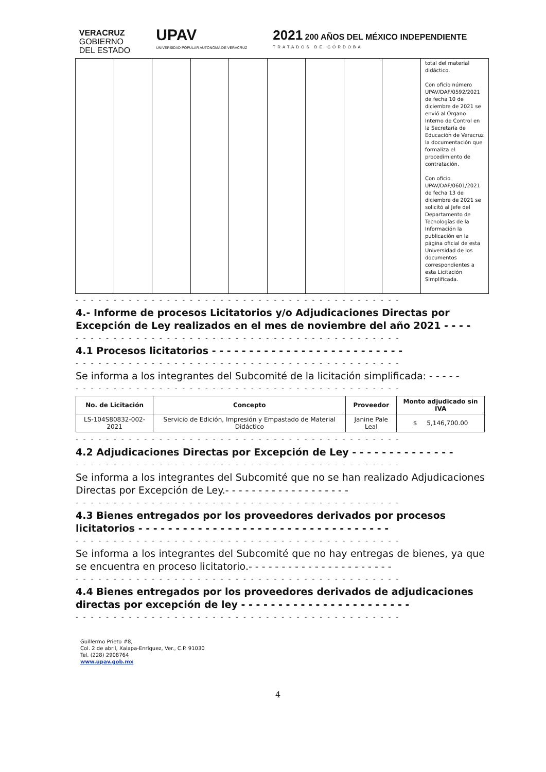VERACRUZ
GOBIERNO
DEL ESTADO
UPAV
UNIVERSIDAD POPULAR AUTÓNOMA DE VERACRUZ
2021 200 AÑOS DEL MÉXICO INDEPENDIENTE
TRATADOS DE CÓRDOBA
| | | | | | | | | | total del material didáctico. Con oficio número UPAV/DAF/0592/2021 de fecha 10 de diciembre de 2021 se envió al Órgano Interno de Control en la Secretaría de Educación de Veracruz la documentación que formaliza el procedimiento de contratación. Con oficio UPAV/DAF/0601/2021 de fecha 13 de diciembre de 2021 se solicitó al Jefe del Departamento de Tecnologías de la Información la publicación en la página oficial de esta Universidad de los documentos correspondientes a esta Licitación Simplificada. |
- - - - - - - - - - - - - - - - - - - - - - - - - - - - - - - - - - - - - - - - - - -
4.- Informe de procesos Licitatorios y/o Adjudicaciones Directas por Excepción de Ley realizados en el mes de noviembre del año 2021 - - - -
- - - - - - - - - - - - - - - - - - - - - - - - - - - - - - - - - - - - - - - - - - -
4.1 Procesos licitatorios - - - - - - - - - - - - - - - - - - - - - - - - - -
- - - - - - - - - - - - - - - - - - - - - - - - - - - - - - - - - - - - - - - - - - -
Se informa a los integrantes del Subcomité de la licitación simplificada: - - - - -
- - - - - - - - - - - - - - - - - - - - - - - - - - - - - - - - - - - - - - - - - - -
| No. de Licitación | Concepto | Proveedor | Monto adjudicado sin IVA |
| --- | --- | --- | --- |
| LS-104S80832-002-2021 | Servicio de Edición, Impresión y Empastado de Material Didáctico | Janine Pale Leal | $ 5,146,700.00 |
- - - - - - - - - - - - - - - - - - - - - - - - - - - - - - - - - - - - - - - - - - -
4.2 Adjudicaciones Directas por Excepción de Ley - - - - - - - - - - - - - -
- - - - - - - - - - - - - - - - - - - - - - - - - - - - - - - - - - - - - - - - - - -
Se informa a los integrantes del Subcomité que no se han realizado Adjudicaciones Directas por Excepción de Ley.- - - - - - - - - - - - - - - - - - -
- - - - - - - - - - - - - - - - - - - - - - - - - - - - - - - - - - - - - - - - - - -
4.3 Bienes entregados por los proveedores derivados por procesos licitatorios - - - - - - - - - - - - - - - - - - - - - - - - - - - - - - - - - -
- - - - - - - - - - - - - - - - - - - - - - - - - - - - - - - - - - - - - - - - - - -
Se informa a los integrantes del Subcomité que no hay entregas de bienes, ya que se encuentra en proceso licitatorio.- - - - - - - - - - - - - - - - - - - - - -
- - - - - - - - - - - - - - - - - - - - - - - - - - - - - - - - - - - - - - - - - - -
4.4 Bienes entregados por los proveedores derivados de adjudicaciones directas por excepción de ley - - - - - - - - - - - - - - - - - - - - - - -
- - - - - - - - - - - - - - - - - - - - - - - - - - - - - - - - - - - - - - - - - - -
Guillermo Prieto #8,
Col. 2 de abril, Xalapa-Enríquez, Ver., C.P. 91030
Tel. (228) 2908764
www.upav.gob.mx
4